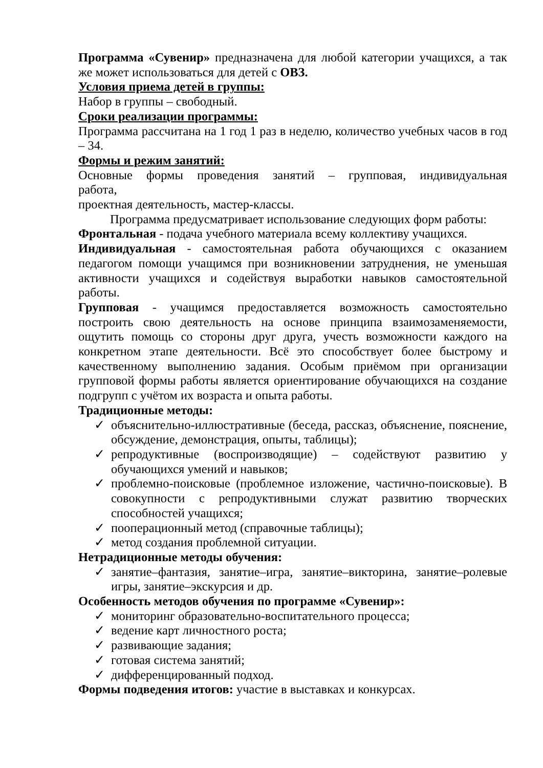Программа «Сувенир» предназначена для любой категории учащихся, а так же может использоваться для детей с ОВЗ.
Условия приема детей в группы:
Набор в группы – свободный.
Сроки реализации программы:
Программа рассчитана на 1 год 1 раз в неделю, количество учебных часов в год – 34.
Формы и режим занятий:
Основные формы проведения занятий – групповая, индивидуальная
работа,
проектная деятельность, мастер-классы.
Программа предусматривает использование следующих форм работы:
Фронтальная - подача учебного материала всему коллективу учащихся.
Индивидуальная - самостоятельная работа обучающихся с оказанием педагогом помощи учащимся при возникновении затруднения, не уменьшая активности учащихся и содействуя выработки навыков самостоятельной работы.
Групповая - учащимся предоставляется возможность самостоятельно построить свою деятельность на основе принципа взаимозаменяемости, ощутить помощь со стороны друг друга, учесть возможности каждого на конкретном этапе деятельности. Всё это способствует более быстрому и качественному выполнению задания. Особым приёмом при организации групповой формы работы является ориентирование обучающихся на создание подгрупп с учётом их возраста и опыта работы.
Традиционные методы:
✓ объяснительно-иллюстративные (беседа, рассказ, объяснение, пояснение, обсуждение, демонстрация, опыты, таблицы);
✓ репродуктивные (воспроизводящие) – содействуют развитию у обучающихся умений и навыков;
✓ проблемно-поисковые (проблемное изложение, частично-поисковые). В совокупности с репродуктивными служат развитию творческих способностей учащихся;
✓ пооперационный метод (справочные таблицы);
✓ метод создания проблемной ситуации.
Нетрадиционные методы обучения:
✓ занятие–фантазия, занятие–игра, занятие–викторина, занятие–ролевые игры, занятие–экскурсия и др.
Особенность методов обучения по программе «Сувенир»:
✓ мониторинг образовательно-воспитательного процесса;
✓ ведение карт личностного роста;
✓ развивающие задания;
✓ готовая система занятий;
✓ дифференцированный подход.
Формы подведения итогов: участие в выставках и конкурсах.